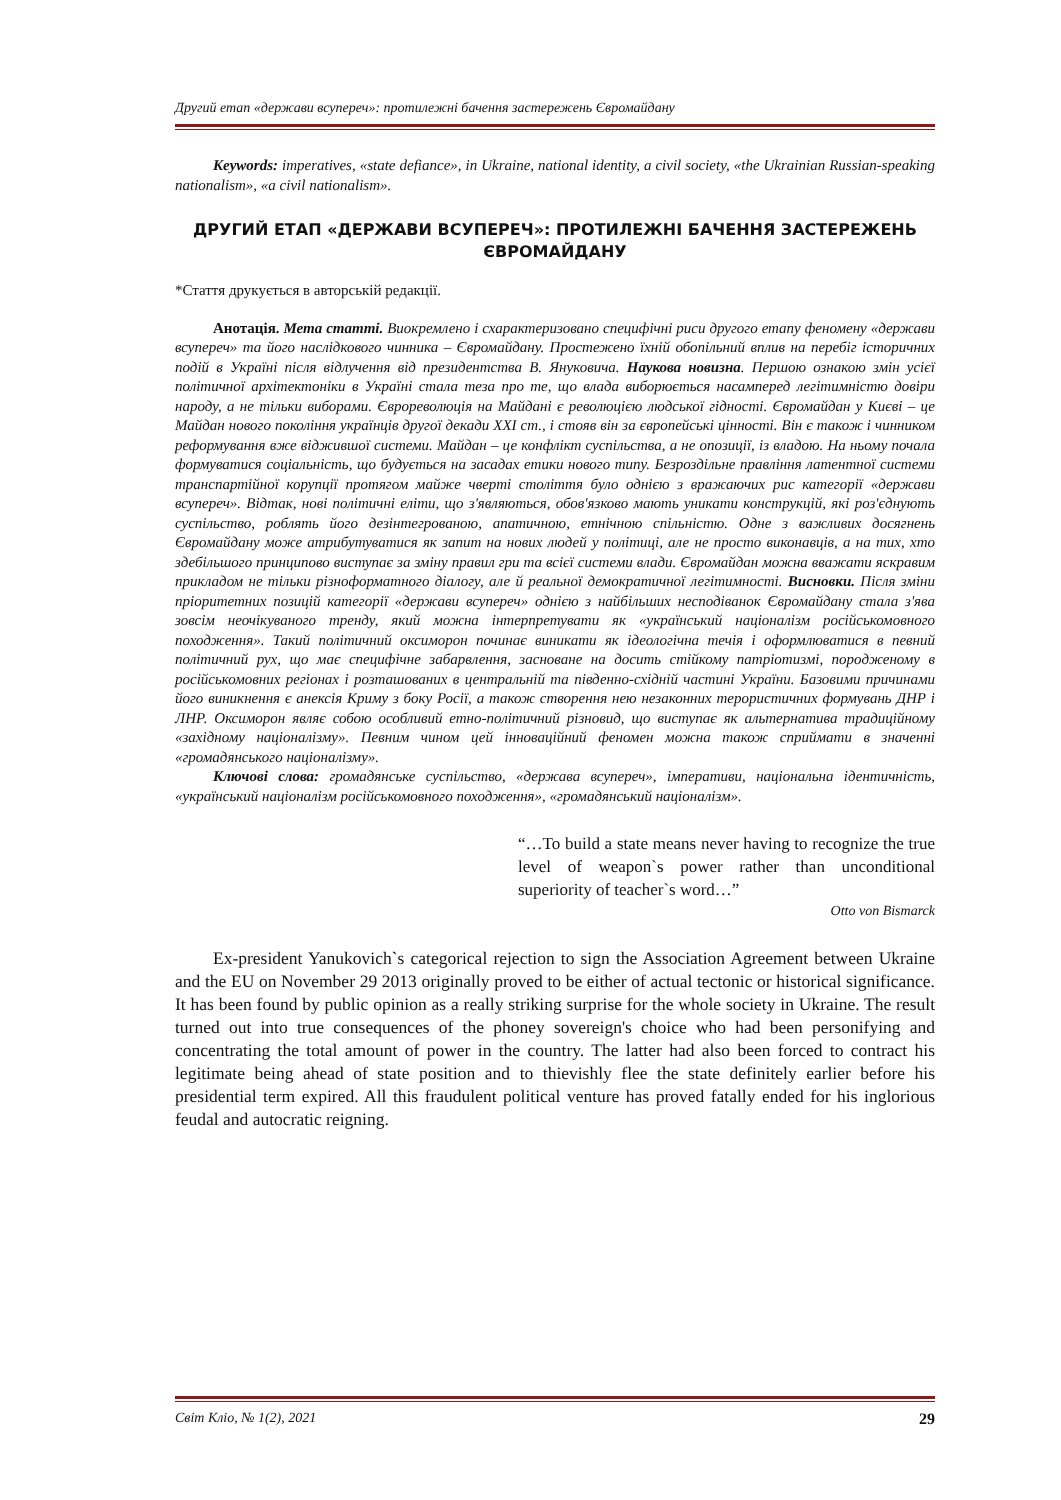Другий етап «держави всупереч»: протилежні бачення застережень Євромайдану
Keywords: imperatives, «state defiance», in Ukraine, national identity, a civil society, «the Ukrainian Russian-speaking nationalism», «a civil nationalism».
ДРУГИЙ ЕТАП «ДЕРЖАВИ ВСУПЕРЕЧ»: ПРОТИЛЕЖНІ БАЧЕННЯ ЗАСТЕРЕЖЕНЬ ЄВРОМАЙДАНУ
*Стаття друкується в авторській редакції.
Анотація. Мета статті. Виокремлено і схарактеризовано специфічні риси другого етапу феномену «держави всупереч» та його наслідкового чинника – Євромайдану. Простежено їхній обопільний вплив на перебіг історичних подій в Україні після відлучення від президентства В. Януковича. Наукова новизна. Першою ознакою змін усієї політичної архітектоніки в Україні стала теза про те, що влада виборюється насамперед легітимністю довіри народу, а не тільки виборами. Єврореволюція на Майдані є революцією людської гідності. Євромайдан у Києві – це Майдан нового покоління українців другої декади XXI ст., і стояв він за європейські цінності. Він є також і чинником реформування вже віджившої системи. Майдан – це конфлікт суспільства, а не опозиції, із владою. На ньому почала формуватися соціальність, що будується на засадах етики нового типу. Безроздільне правління латентної системи транспартійної корупції протягом майже чверті століття було однією з вражаючих рис категорії «держави всупереч». Відтак, нові політичні еліти, що з'являються, обов'язково мають уникати конструкцій, які роз'єднують суспільство, роблять його дезінтегрованою, апатичною, етнічною спільністю. Одне з важливих досягнень Євромайдану може атрибутуватися як запит на нових людей у політиці, але не просто виконавців, а на тих, хто здебільшого принципово виступає за зміну правил гри та всієї системи влади. Євромайдан можна вважати яскравим прикладом не тільки різноформатного діалогу, але й реальної демократичної легітимності. Висновки. Після зміни пріоритетних позицій категорії «держави всупереч» однією з найбільших несподіванок Євромайдану стала з'ява зовсім неочікуваного тренду, який можна інтерпретувати як «український націоналізм російськомовного походження». Такий політичний оксиморон починає виникати як ідеологічна течія і оформлюватися в певний політичний рух, що має специфічне забарвлення, засноване на досить стійкому патріотизмі, породженому в російськомовних регіонах і розташованих в центральній та південно-східній частині України. Базовими причинами його виникнення є анексія Криму з боку Росії, а також створення нею незаконних терористичних формувань ДНР і ЛНР. Оксиморон являє собою особливий етно-політичний різновид, що виступає як альтернатива традиційному «західному націоналізму». Певним чином цей інноваційний феномен можна також сприймати в значенні «громадянського націоналізму».
Ключові слова: громадянське суспільство, «держава всупереч», імперативи, національна ідентичність, «український націоналізм російськомовного походження», «громадянський націоналізм».
“…To build a state means never having to recognize the true level of weapon`s power rather than unconditional superiority of teacher`s word…”
Otto von Bismarck
Ex-president Yanukovich`s categorical rejection to sign the Association Agreement between Ukraine and the EU on November 29 2013 originally proved to be either of actual tectonic or historical significance. It has been found by public opinion as a really striking surprise for the whole society in Ukraine. The result turned out into true consequences of the phoney sovereign's choice who had been personifying and concentrating the total amount of power in the country. The latter had also been forced to contract his legitimate being ahead of state position and to thievishly flee the state definitely earlier before his presidential term expired. All this fraudulent political venture has proved fatally ended for his inglorious feudal and autocratic reigning.
Світ Кліо, № 1(2), 2021 29